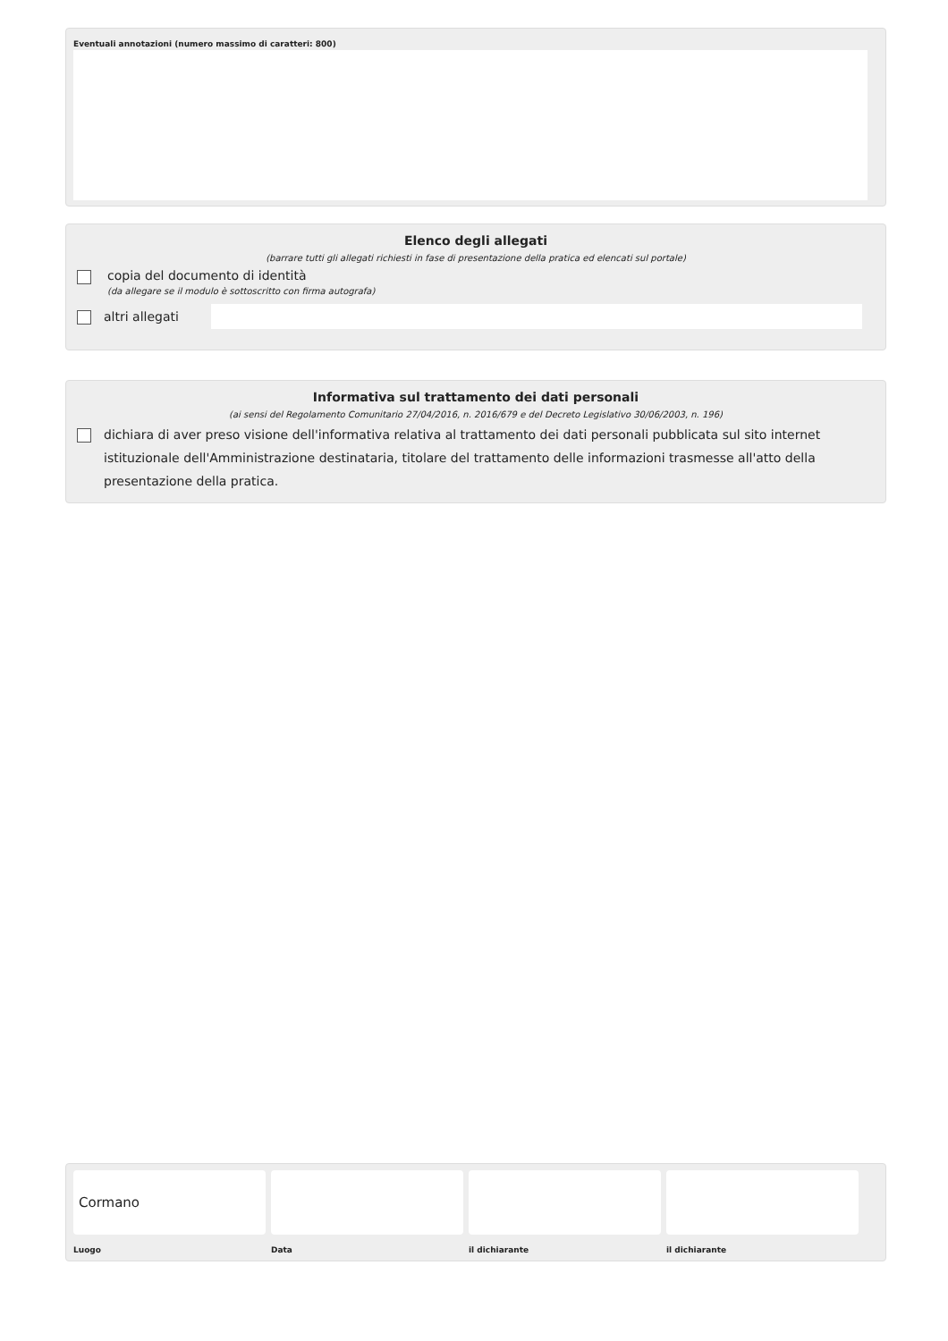Eventuali annotazioni (numero massimo di caratteri: 800)
Elenco degli allegati
(barrare tutti gli allegati richiesti in fase di presentazione della pratica ed elencati sul portale)
copia del documento di identità
(da allegare se il modulo è sottoscritto con firma autografa)
altri allegati
Informativa sul trattamento dei dati personali
(ai sensi del Regolamento Comunitario 27/04/2016, n. 2016/679 e del Decreto Legislativo 30/06/2003, n. 196)
dichiara di aver preso visione dell'informativa relativa al trattamento dei dati personali pubblicata sul sito internet istituzionale dell'Amministrazione destinataria, titolare del trattamento delle informazioni trasmesse all'atto della presentazione della pratica.
Cormano
Luogo
Data il dichiarante il dichiarante